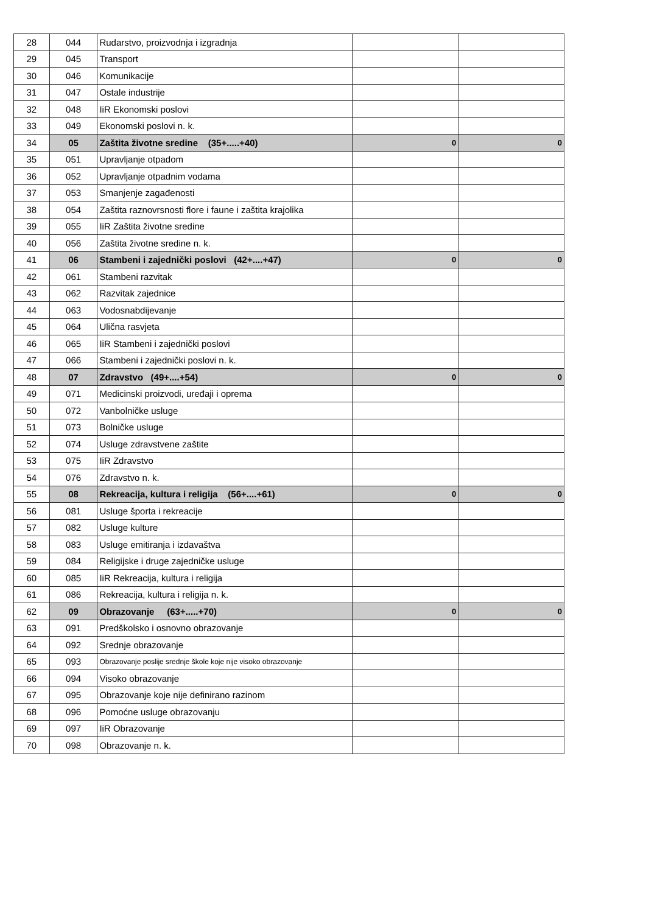| 28 | 044 | Rudarstvo, proizvodnja i izgradnja | | |
| 29 | 045 | Transport | | |
| 30 | 046 | Komunikacije | | |
| 31 | 047 | Ostale industrije | | |
| 32 | 048 | IiR Ekonomski poslovi | | |
| 33 | 049 | Ekonomski poslovi n. k. | | |
| 34 | 05 | Zaštita životne sredine (35+.....+40) | 0 | 0 |
| 35 | 051 | Upravljanje otpadom | | |
| 36 | 052 | Upravljanje otpadnim vodama | | |
| 37 | 053 | Smanjenje zagađenosti | | |
| 38 | 054 | Zaštita raznovrsnosti flore i faune i zaštita krajolika | | |
| 39 | 055 | IiR Zaštita životne sredine | | |
| 40 | 056 | Zaštita životne sredine n. k. | | |
| 41 | 06 | Stambeni i zajednički poslovi (42+....+47) | 0 | 0 |
| 42 | 061 | Stambeni razvitak | | |
| 43 | 062 | Razvitak zajednice | | |
| 44 | 063 | Vodosnabdijevanje | | |
| 45 | 064 | Ulična rasvjeta | | |
| 46 | 065 | IiR Stambeni i zajednički poslovi | | |
| 47 | 066 | Stambeni i zajednički poslovi n. k. | | |
| 48 | 07 | Zdravstvo (49+....+54) | 0 | 0 |
| 49 | 071 | Medicinski proizvodi, uređaji i oprema | | |
| 50 | 072 | Vanbolničke usluge | | |
| 51 | 073 | Bolničke usluge | | |
| 52 | 074 | Usluge zdravstvene zaštite | | |
| 53 | 075 | IiR Zdravstvo | | |
| 54 | 076 | Zdravstvo n. k. | | |
| 55 | 08 | Rekreacija, kultura i religija (56+....+61) | 0 | 0 |
| 56 | 081 | Usluge športa i rekreacije | | |
| 57 | 082 | Usluge kulture | | |
| 58 | 083 | Usluge emitiranja i izdavaštva | | |
| 59 | 084 | Religijske i druge zajedničke usluge | | |
| 60 | 085 | IiR Rekreacija, kultura i religija | | |
| 61 | 086 | Rekreacija, kultura i religija n. k. | | |
| 62 | 09 | Obrazovanje (63+.....+70) | 0 | 0 |
| 63 | 091 | Predškolsko i osnovno obrazovanje | | |
| 64 | 092 | Srednje obrazovanje | | |
| 65 | 093 | Obrazovanje poslije srednje škole koje nije visoko obrazovanje | | |
| 66 | 094 | Visoko obrazovanje | | |
| 67 | 095 | Obrazovanje koje nije definirano razinom | | |
| 68 | 096 | Pomoćne usluge obrazovanju | | |
| 69 | 097 | IiR Obrazovanje | | |
| 70 | 098 | Obrazovanje n. k. | | |